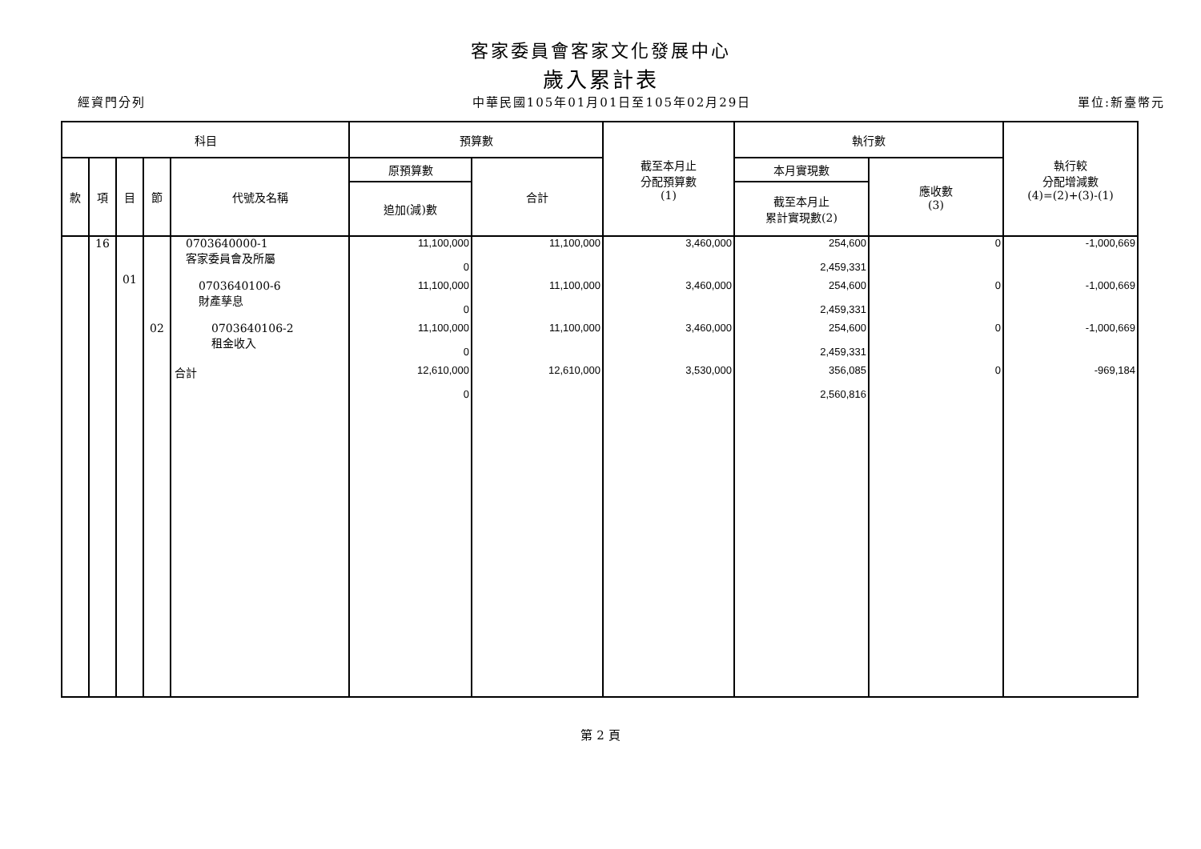客家委員會客家文化發展中心
歲入累計表
經資門分列 中華民國105年01月01日至105年02月29日 單位:新臺幣元
| 科目 | | | | | 預算數 | | 截至本月止 分配預算數 (1) | 執行數 | | 執行較 分配增減數 (4)=(2)+(3)-(1) |
| --- | --- | --- | --- | --- | --- | --- | --- | --- | --- | --- |
| 款 | 項 | 目 | 節 | 代號及名稱 | 原預算數 | 合計 | | 本月實現數 | 應收數 (3) | |
| | | | | | 追加(減)數 | | | 截至本月止 累計實現數(2) | | |
| | 16 | | | 0703640000-1 客家委員會及所屬 | 11,100,000 0 | 11,100,000 | 3,460,000 | 254,600 2,459,331 | 0 | -1,000,669 |
| | | 01 | | 0703640100-6 財產孳息 | 11,100,000 0 | 11,100,000 | 3,460,000 | 254,600 2,459,331 | 0 | -1,000,669 |
| | | | 02 | 0703640106-2 租金收入 | 11,100,000 0 | 11,100,000 | 3,460,000 | 254,600 2,459,331 | 0 | -1,000,669 |
| | | | | 合計 | 12,610,000 0 | 12,610,000 | 3,530,000 | 356,085 2,560,816 | 0 | -969,184 |
第 2 頁